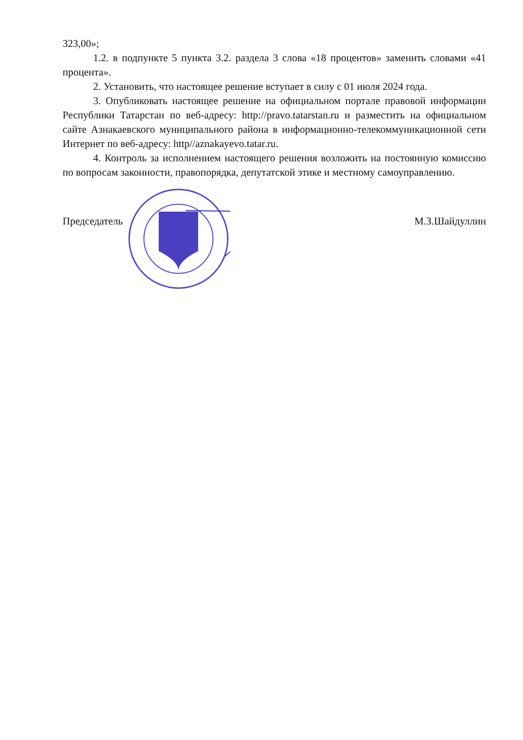323,00»;
1.2. в подпункте 5 пункта 3.2. раздела 3 слова «18 процентов» заменить словами «41 процента».
2. Установить, что настоящее решение вступает в силу с 01 июля 2024 года.
3. Опубликовать настоящее решение на официальном портале правовой информации Республики Татарстан по веб-адресу: http://pravo.tatarstan.ru и разместить на официальном сайте Азнакаевского муниципального района в информационно-телекоммуникационной сети Интернет по веб-адресу: http//aznakayevo.tatar.ru.
4. Контроль за исполнением настоящего решения возложить на постоянную комиссию по вопросам законности, правопорядка, депутатской этике и местному самоуправлению.
Председатель М.З.Шайдуллин